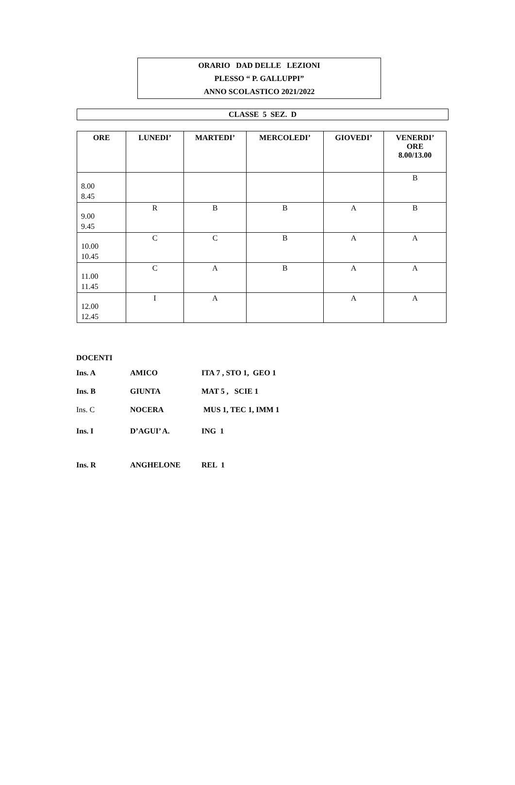ORARIO DAD DELLE LEZIONI
PLESSO “ P. GALLUPPI”
ANNO SCOLASTICO 2021/2022
CLASSE 5 SEZ. D
| ORE | LUNEDI’ | MARTEDI’ | MERCOLEDI’ | GIOVEDI’ | VENERDI’ ORE 8.00/13.00 |
| --- | --- | --- | --- | --- | --- |
| 8.00 8.45 | | | | | B |
| 9.00 9.45 | R | B | B | A | B |
| 10.00 10.45 | C | C | B | A | A |
| 11.00 11.45 | C | A | B | A | A |
| 12.00 12.45 | I | A | | A | A |
| DOCENTI | | |
| Ins. A | AMICO | ITA 7 , STO 1, GEO 1 |
| Ins. B | GIUNTA | MAT 5 , SCIE 1 |
| Ins. C | NOCERA | MUS 1, TEC 1, IMM 1 |
| Ins. I | D’AGUI’ A. | ING 1 |
| Ins. R | ANGHELONE | REL 1 |